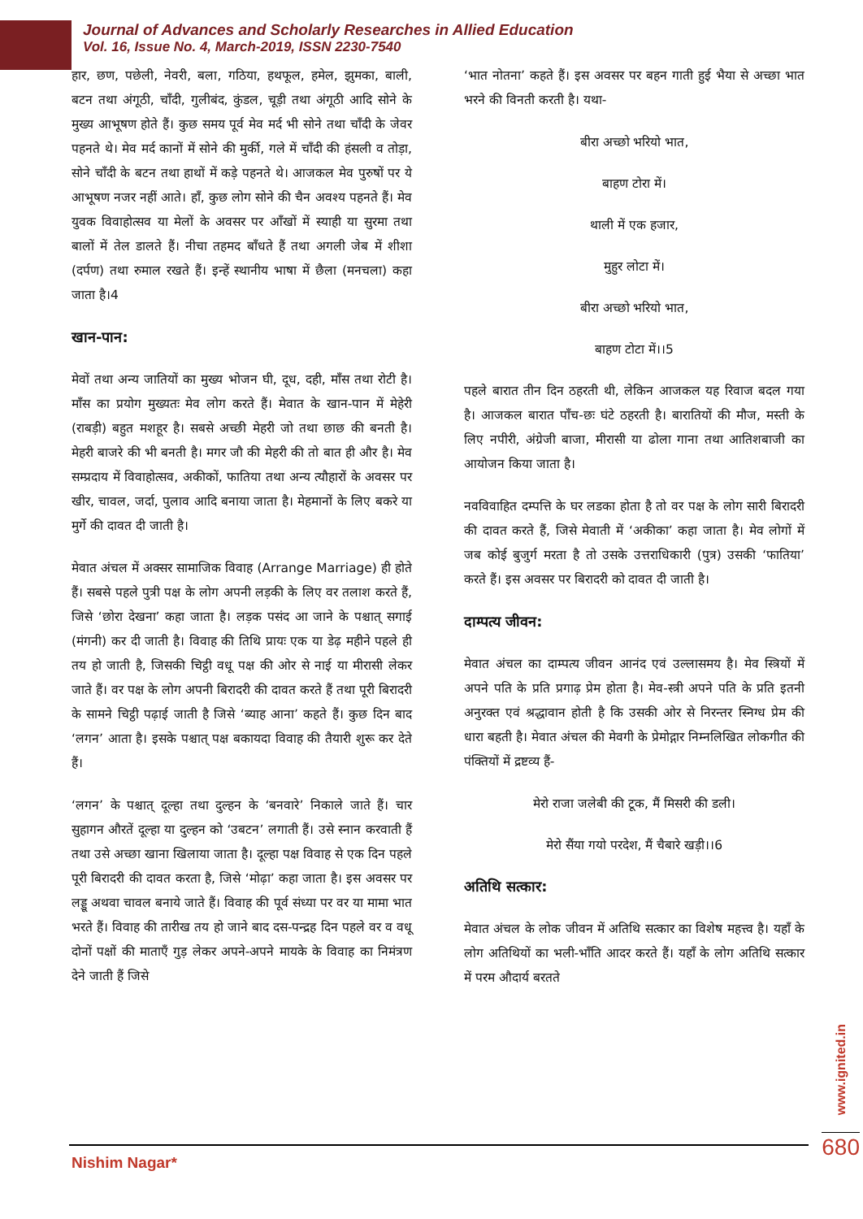Journal of Advances and Scholarly Researches in Allied Education
Vol. 16, Issue No. 4, March-2019, ISSN 2230-7540
हार, छण, पछेली, नेवरी, बला, गठिया, हथफूल, हमेल, झुमका, बाली, बटन तथा अंगूठी, चाँदी, गुलीबंद, कुंडल, चूड़ी तथा अंगूठी आदि सोने के मुख्य आभूषण होते हैं। कुछ समय पूर्व मेव मर्द भी सोने तथा चाँदी के जेवर पहनते थे। मेव मर्द कानों में सोने की मुर्की, गले में चाँदी की हंसली व तोड़ा, सोने चाँदी के बटन तथा हाथों में कड़े पहनते थे। आजकल मेव पुरुषों पर ये आभूषण नजर नहीं आते। हाँ, कुछ लोग सोने की चैन अवश्य पहनते हैं। मेव युवक विवाहोत्सव या मेलों के अवसर पर आँखों में स्याही या सुरमा तथा बालों में तेल डालते हैं। नीचा तहमद बाँधते हैं तथा अगली जेब में शीशा (दर्पण) तथा रुमाल रखते हैं। इन्हें स्थानीय भाषा में छैला (मनचला) कहा जाता है।4
खान-पान:
मेवों तथा अन्य जातियों का मुख्य भोजन घी, दूध, दही, माँस तथा रोटी है। माँस का प्रयोग मुख्यतः मेव लोग करते हैं। मेवात के खान-पान में मेहेरी (राबड़ी) बहुत मशहूर है। सबसे अच्छी मेहरी जो तथा छाछ की बनती है। मेहरी बाजरे की भी बनती है। मगर जौ की मेहरी की तो बात ही और है। मेव सम्प्रदाय में विवाहोत्सव, अकीकों, फातिया तथा अन्य त्यौहारों के अवसर पर खीर, चावल, जर्दा, पुलाव आदि बनाया जाता है। मेहमानों के लिए बकरे या मुर्गे की दावत दी जाती है।
मेवात अंचल में अक्सर सामाजिक विवाह (Arrange Marriage) ही होते हैं। सबसे पहले पुत्री पक्ष के लोग अपनी लड़की के लिए वर तलाश करते हैं, जिसे ‘छोरा देखना’ कहा जाता है। लड़क पसंद आ जाने के पश्चात् सगाई (मंगनी) कर दी जाती है। विवाह की तिथि प्रायः एक या डेढ़ महीने पहले ही तय हो जाती है, जिसकी चिट्ठी वधू पक्ष की ओर से नाई या मीरासी लेकर जाते हैं। वर पक्ष के लोग अपनी बिरादरी की दावत करते हैं तथा पूरी बिरादरी के सामने चिट्ठी पढ़ाई जाती है जिसे ‘ब्याह आना’ कहते हैं। कुछ दिन बाद ‘लगन’ आता है। इसके पश्चात् पक्ष बकायदा विवाह की तैयारी शुरू कर देते हैं।
‘लगन’ के पश्चात् दूल्हा तथा दुल्हन के ‘बनवारे’ निकाले जाते हैं। चार सुहागन औरतें दूल्हा या दुल्हन को ‘उबटन’ लगाती हैं। उसे स्नान करवाती हैं तथा उसे अच्छा खाना खिलाया जाता है। दूल्हा पक्ष विवाह से एक दिन पहले पूरी बिरादरी की दावत करता है, जिसे ‘मोढ़ा’ कहा जाता है। इस अवसर पर लड्डू अथवा चावल बनाये जाते हैं। विवाह की पूर्व संध्या पर वर या मामा भात भरते हैं। विवाह की तारीख तय हो जाने बाद दस-पन्द्रह दिन पहले वर व वधू दोनों पक्षों की माताएँ गुड़ लेकर अपने-अपने मायके के विवाह का निमंत्रण देने जाती हैं जिसे
‘भात नोतना’ कहते हैं। इस अवसर पर बहन गाती हुई भैया से अच्छा भात भरने की विनती करती है। यथा-
बीरा अच्छो भरियो भात,
बाहण टोरा में।
थाली में एक हजार,
मुहुर लोटा में।
बीरा अच्छो भरियो भात,
बाहण टोटा में।।5
पहले बारात तीन दिन ठहरती थी, लेकिन आजकल यह रिवाज बदल गया है। आजकल बारात पाँच-छः घंटे ठहरती है। बारातियों की मौज, मस्ती के लिए नपीरी, अंग्रेजी बाजा, मीरासी या ढोला गाना तथा आतिशबाजी का आयोजन किया जाता है।
नवविवाहित दम्पत्ति के घर लडका होता है तो वर पक्ष के लोग सारी बिरादरी की दावत करते हैं, जिसे मेवाती में ‘अकीका’ कहा जाता है। मेव लोगों में जब कोई बुजुर्ग मरता है तो उसके उत्तराधिकारी (पुत्र) उसकी ‘फातिया’ करते हैं। इस अवसर पर बिरादरी को दावत दी जाती है।
दाम्पत्य जीवन:
मेवात अंचल का दाम्पत्य जीवन आनंद एवं उल्लासमय है। मेव स्त्रियों में अपने पति के प्रति प्रगाढ़ प्रेम होता है। मेव-स्त्री अपने पति के प्रति इतनी अनुरक्त एवं श्रद्धावान होती है कि उसकी ओर से निरन्तर स्निग्ध प्रेम की धारा बहती है। मेवात अंचल की मेवगी के प्रेमोद्गार निम्नलिखित लोकगीत की पंक्तियों में द्रष्टव्य हैं-
मेरो राजा जलेबी की टूक, मैं मिसरी की डली।
मेरो सैंया गयो परदेश, मैं चैबारे खड़ी।।6
अतिथि सत्कार:
मेवात अंचल के लोक जीवन में अतिथि सत्कार का विशेष महत्त्व है। यहाँ के लोग अतिथियों का भली-भाँति आदर करते हैं। यहाँ के लोग अतिथि सत्कार में परम औदार्य बरतते
www.ignited.in
Nishim Nagar*
680